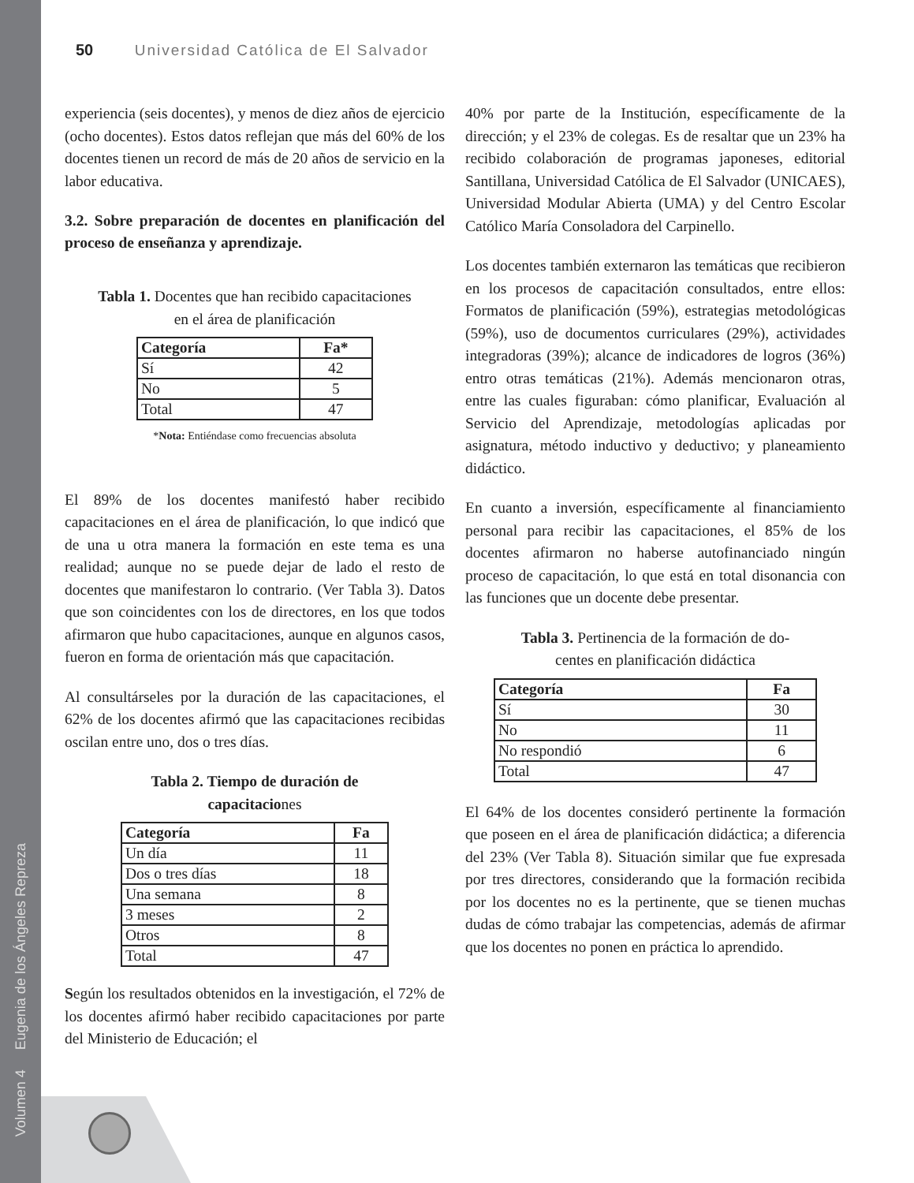Volumen 4 Eugenia de los Ángeles Repreza
50 Universidad Católica de El Salvador
experiencia (seis docentes), y menos de diez años de ejercicio (ocho docentes). Estos datos reflejan que más del 60% de los docentes tienen un record de más de 20 años de servicio en la labor educativa.
3.2. Sobre preparación de docentes en planificación del proceso de enseñanza y aprendizaje.
Tabla 1. Docentes que han recibido capacitaciones
en el área de planificación
| Categoría | Fa* |
| --- | --- |
| Sí | 42 |
| No | 5 |
| Total | 47 |
*Nota: Entiéndase como frecuencias absoluta
El 89% de los docentes manifestó haber recibido capacitaciones en el área de planificación, lo que indicó que de una u otra manera la formación en este tema es una realidad; aunque no se puede dejar de lado el resto de docentes que manifestaron lo contrario. (Ver Tabla 3). Datos que son coincidentes con los de directores, en los que todos afirmaron que hubo capacitaciones, aunque en algunos casos, fueron en forma de orientación más que capacitación.
Al consultárseles por la duración de las capacitaciones, el 62% de los docentes afirmó que las capacitaciones recibidas oscilan entre uno, dos o tres días.
Tabla 2. Tiempo de duración de
capacitaciones
| Categoría | Fa |
| --- | --- |
| Un día | 11 |
| Dos o tres días | 18 |
| Una semana | 8 |
| 3 meses | 2 |
| Otros | 8 |
| Total | 47 |
Según los resultados obtenidos en la investigación, el 72% de los docentes afirmó haber recibido capacitaciones por parte del Ministerio de Educación; el
40% por parte de la Institución, específicamente de la dirección; y el 23% de colegas. Es de resaltar que un 23% ha recibido colaboración de programas japoneses, editorial Santillana, Universidad Católica de El Salvador (UNICAES), Universidad Modular Abierta (UMA) y del Centro Escolar Católico María Consoladora del Carpinello.
Los docentes también externaron las temáticas que recibieron en los procesos de capacitación consultados, entre ellos: Formatos de planificación (59%), estrategias metodológicas (59%), uso de documentos curriculares (29%), actividades integradoras (39%); alcance de indicadores de logros (36%) entro otras temáticas (21%). Además mencionaron otras, entre las cuales figuraban: cómo planificar, Evaluación al Servicio del Aprendizaje, metodologías aplicadas por asignatura, método inductivo y deductivo; y planeamiento didáctico.
En cuanto a inversión, específicamente al financiamiento personal para recibir las capacitaciones, el 85% de los docentes afirmaron no haberse autofinanciado ningún proceso de capacitación, lo que está en total disonancia con las funciones que un docente debe presentar.
Tabla 3. Pertinencia de la formación de do-
centes en planificación didáctica
| Categoría | Fa |
| --- | --- |
| Sí | 30 |
| No | 11 |
| No respondió | 6 |
| Total | 47 |
El 64% de los docentes consideró pertinente la formación que poseen en el área de planificación didáctica; a diferencia del 23% (Ver Tabla 8). Situación similar que fue expresada por tres directores, considerando que la formación recibida por los docentes no es la pertinente, que se tienen muchas dudas de cómo trabajar las competencias, además de afirmar que los docentes no ponen en práctica lo aprendido.